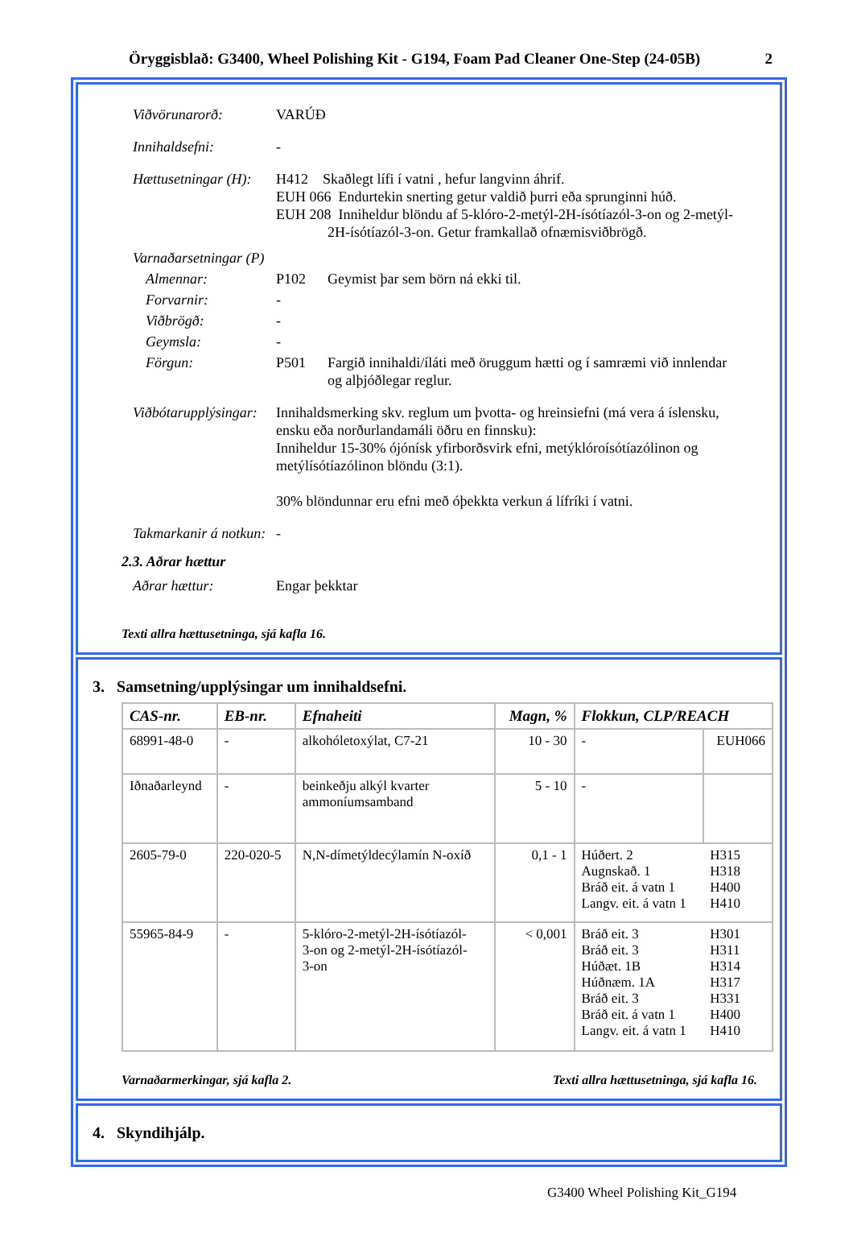Öryggisblað: G3400, Wheel Polishing Kit - G194, Foam Pad Cleaner One-Step (24-05B) 2
Viðvörunarorð: VARÚÐ
Innihaldsefni: -
Hættusetningar (H):
H412 Skaðlegt lífi í vatni , hefur langvinn áhrif.
EUH 066 Endurtekin snerting getur valdið þurri eða sprunginni húð.
EUH 208 Inniheldur blöndu af 5-klóro-2-metýl-2H-ísótíazól-3-on og 2-metýl-
2H-ísótíazól-3-on. Getur framkallað ofnæmisviðbrögð.
Varnaðarsetningar (P)
Almennar: P102 Geymist þar sem börn ná ekki til.
Forvarnir: -
Viðbrögð: -
Geymsla: -
Förgun: P501 Fargið innihaldi/íláti með öruggum hætti og í samræmi við innlendar
og alþjóðlegar reglur.
Viðbótarupplýsingar:
Innihaldsmerking skv. reglum um þvotta- og hreinsiefni (má vera á íslensku,
ensku eða norðurlandamáli öðru en finnsku):
Inniheldur 15-30% ójónísk yfirborðsvirk efni, metýklóroísótíazólinon og
metýlísótíazólinon blöndu (3:1).
30% blöndunnar eru efni með óþekkta verkun á lífríki í vatni.
Takmarkanir á notkun:
-
2.3. Aðrar hættur
Aðrar hættur: Engar þekktar
Texti allra hættusetninga, sjá kafla 16.
3. Samsetning/upplýsingar um innihaldsefni.
| CAS-nr. | EB-nr. | Efnaheiti | Magn, % | Flokkun, CLP/REACH | |
| --- | --- | --- | --- | --- | --- |
| 68991-48-0 | - | alkohóletoxýlat, C7-21 | 10 - 30 | - | EUH066 |
| Iðnaðarleynd | - | beinkeðju alkýl kvarter ammoníumsamband | 5 - 10 | - | |
| 2605-79-0 | 220-020-5 | N,N-dímetýldecýlamín N-oxíð | 0,1 - 1 | Húðert. 2 Augnskað. 1 Bráð eit. á vatn 1 Langv. eit. á vatn 1 | H315 H318 H400 H410 |
| 55965-84-9 | - | 5-klóro-2-metýl-2H-ísótíazól- 3-on og 2-metýl-2H-ísótíazól- 3-on | < 0,001 | Bráð eit. 3 Bráð eit. 3 Húðæt. 1B Húðnæm. 1A Bráð eit. 3 Bráð eit. á vatn 1 Langv. eit. á vatn 1 | H301 H311 H314 H317 H331 H400 H410 |
Varnaðarmerkingar, sjá kafla 2. Texti allra hættusetninga, sjá kafla 16.
4. Skyndihjálp.
G3400 Wheel Polishing Kit_G194